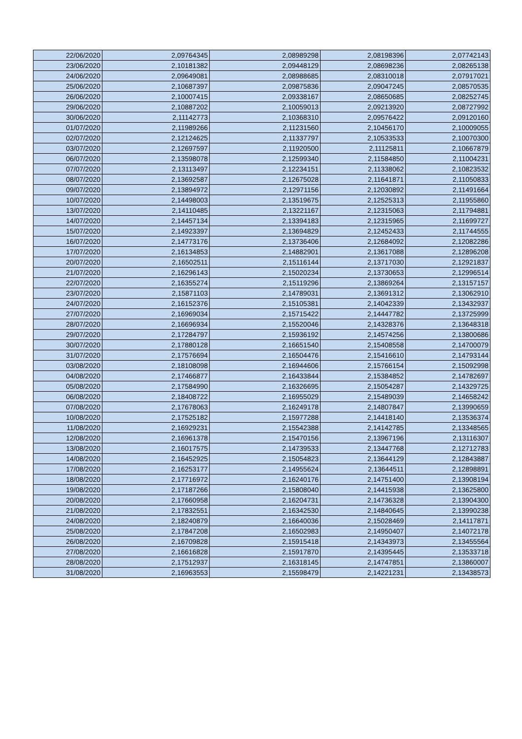| 22/06/2020 | 2,09764345 | 2,08989298 | 2,08198396 | 2,07742143 |
| 23/06/2020 | 2,10181382 | 2,09448129 | 2,08698236 | 2,08265138 |
| 24/06/2020 | 2,09649081 | 2,08988685 | 2,08310018 | 2,07917021 |
| 25/06/2020 | 2,10687397 | 2,09875836 | 2,09047245 | 2,08570535 |
| 26/06/2020 | 2,10007415 | 2,09338167 | 2,08650685 | 2,08252745 |
| 29/06/2020 | 2,10887202 | 2,10059013 | 2,09213920 | 2,08727992 |
| 30/06/2020 | 2,11142773 | 2,10368310 | 2,09576422 | 2,09120160 |
| 01/07/2020 | 2,11989266 | 2,11231560 | 2,10456170 | 2,10009055 |
| 02/07/2020 | 2,12124625 | 2,11337797 | 2,10533533 | 2,10070300 |
| 03/07/2020 | 2,12697597 | 2,11920500 | 2,11125811 | 2,10667879 |
| 06/07/2020 | 2,13598078 | 2,12599340 | 2,11584850 | 2,11004231 |
| 07/07/2020 | 2,13113497 | 2,12234151 | 2,11338062 | 2,10823532 |
| 08/07/2020 | 2,13692587 | 2,12675028 | 2,11641871 | 2,11050833 |
| 09/07/2020 | 2,13894972 | 2,12971156 | 2,12030892 | 2,11491664 |
| 10/07/2020 | 2,14498003 | 2,13519675 | 2,12525313 | 2,11955860 |
| 13/07/2020 | 2,14110485 | 2,13221167 | 2,12315063 | 2,11794881 |
| 14/07/2020 | 2,14457134 | 2,13394183 | 2,12315965 | 2,11699727 |
| 15/07/2020 | 2,14923397 | 2,13694829 | 2,12452433 | 2,11744555 |
| 16/07/2020 | 2,14773176 | 2,13736406 | 2,12684092 | 2,12082286 |
| 17/07/2020 | 2,16134853 | 2,14882901 | 2,13617088 | 2,12896208 |
| 20/07/2020 | 2,16502511 | 2,15116144 | 2,13717030 | 2,12921837 |
| 21/07/2020 | 2,16296143 | 2,15020234 | 2,13730653 | 2,12996514 |
| 22/07/2020 | 2,16355274 | 2,15119296 | 2,13869264 | 2,13157157 |
| 23/07/2020 | 2,15871103 | 2,14789031 | 2,13691312 | 2,13062910 |
| 24/07/2020 | 2,16152376 | 2,15105381 | 2,14042339 | 2,13432937 |
| 27/07/2020 | 2,16969034 | 2,15715422 | 2,14447782 | 2,13725999 |
| 28/07/2020 | 2,16696934 | 2,15520046 | 2,14328376 | 2,13648318 |
| 29/07/2020 | 2,17284797 | 2,15936192 | 2,14574256 | 2,13800686 |
| 30/07/2020 | 2,17880128 | 2,16651540 | 2,15408558 | 2,14700079 |
| 31/07/2020 | 2,17576694 | 2,16504476 | 2,15416610 | 2,14793144 |
| 03/08/2020 | 2,18108098 | 2,16944606 | 2,15766154 | 2,15092998 |
| 04/08/2020 | 2,17466877 | 2,16433844 | 2,15384852 | 2,14782697 |
| 05/08/2020 | 2,17584990 | 2,16326695 | 2,15054287 | 2,14329725 |
| 06/08/2020 | 2,18408722 | 2,16955029 | 2,15489039 | 2,14658242 |
| 07/08/2020 | 2,17678063 | 2,16249178 | 2,14807847 | 2,13990659 |
| 10/08/2020 | 2,17525182 | 2,15977288 | 2,14418140 | 2,13536374 |
| 11/08/2020 | 2,16929231 | 2,15542388 | 2,14142785 | 2,13348565 |
| 12/08/2020 | 2,16961378 | 2,15470156 | 2,13967196 | 2,13116307 |
| 13/08/2020 | 2,16017575 | 2,14739533 | 2,13447768 | 2,12712783 |
| 14/08/2020 | 2,16452925 | 2,15054823 | 2,13644129 | 2,12843887 |
| 17/08/2020 | 2,16253177 | 2,14955624 | 2,13644511 | 2,12898891 |
| 18/08/2020 | 2,17716972 | 2,16240176 | 2,14751400 | 2,13908194 |
| 19/08/2020 | 2,17187266 | 2,15808040 | 2,14415938 | 2,13625800 |
| 20/08/2020 | 2,17660958 | 2,16204731 | 2,14736328 | 2,13904300 |
| 21/08/2020 | 2,17832551 | 2,16342530 | 2,14840645 | 2,13990238 |
| 24/08/2020 | 2,18240879 | 2,16640036 | 2,15028469 | 2,14117871 |
| 25/08/2020 | 2,17847208 | 2,16502983 | 2,14950407 | 2,14072178 |
| 26/08/2020 | 2,16709828 | 2,15915418 | 2,14343973 | 2,13455564 |
| 27/08/2020 | 2,16616828 | 2,15917870 | 2,14395445 | 2,13533718 |
| 28/08/2020 | 2,17512937 | 2,16318145 | 2,14747851 | 2,13860007 |
| 31/08/2020 | 2,16963553 | 2,15598479 | 2,14221231 | 2,13438573 |